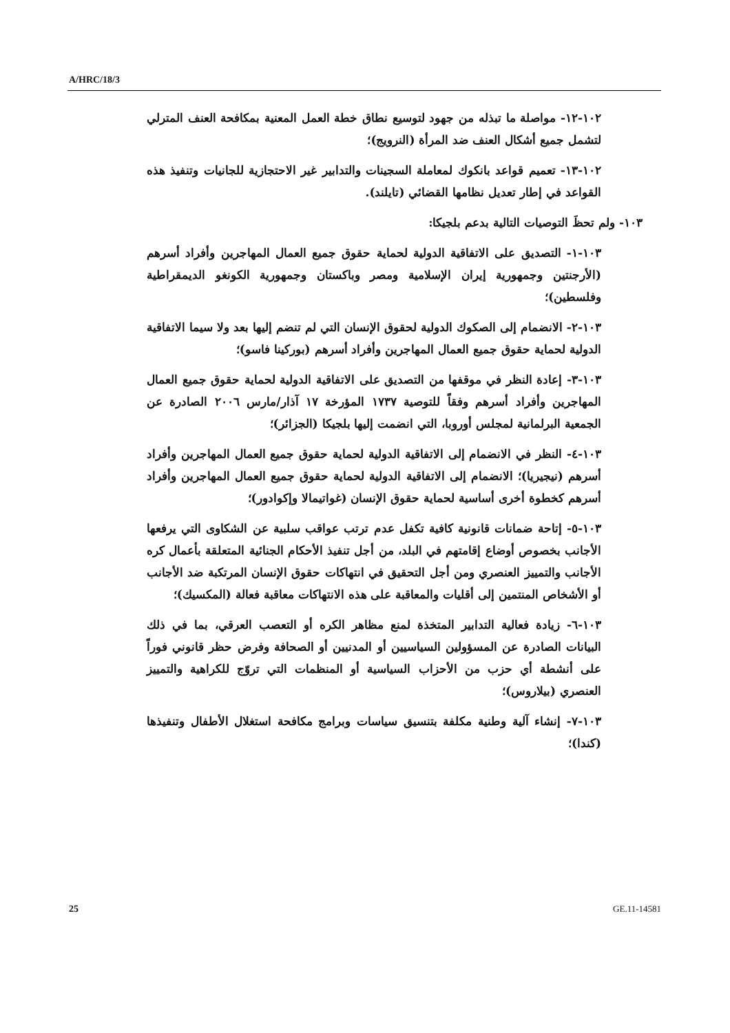A/HRC/18/3
١٠٢-١٢- مواصلة ما تبذله من جهود لتوسيع نطاق خطة العمل المعنية بمكافحة العنف المترلي لتشمل جميع أشكال العنف ضد المرأة (النرويج)؛
١٠٢-١٣- تعميم قواعد بانكوك لمعاملة السجينات والتدابير غير الاحتجازية للجانيات وتنفيذ هذه القواعد في إطار تعديل نظامها القضائي (تايلند).
١٠٣- ولم تحظَ التوصيات التالية بدعم بلجيكا:
١٠٣-١- التصديق على الاتفاقية الدولية لحماية حقوق جميع العمال المهاجرين وأفراد أسرهم (الأرجنتين وجمهورية إيران الإسلامية ومصر وباكستان وجمهورية الكونغو الديمقراطية وفلسطين)؛
١٠٣-٢- الانضمام إلى الصكوك الدولية لحقوق الإنسان التي لم تنضم إليها بعد ولا سيما الاتفاقية الدولية لحماية حقوق جميع العمال المهاجرين وأفراد أسرهم (بوركينا فاسو)؛
١٠٣-٣- إعادة النظر في موقفها من التصديق على الاتفاقية الدولية لحماية حقوق جميع العمال المهاجرين وأفراد أسرهم وفقاً للتوصية ١٧٣٧ المؤرخة ١٧ آذار/مارس ٢٠٠٦ الصادرة عن الجمعية البرلمانية لمجلس أوروبا، التي انضمت إليها بلجيكا (الجزائر)؛
١٠٣-٤- النظر في الانضمام إلى الاتفاقية الدولية لحماية حقوق جميع العمال المهاجرين وأفراد أسرهم (نيجيريا)؛ الانضمام إلى الاتفاقية الدولية لحماية حقوق جميع العمال المهاجرين وأفراد أسرهم كخطوة أخرى أساسية لحماية حقوق الإنسان (غواتيمالا وإكوادور)؛
١٠٣-٥- إتاحة ضمانات قانونية كافية تكفل عدم ترتب عواقب سلبية عن الشكاوى التي يرفعها الأجانب بخصوص أوضاع إقامتهم في البلد، من أجل تنفيذ الأحكام الجنائية المتعلقة بأعمال كره الأجانب والتمييز العنصري ومن أجل التحقيق في انتهاكات حقوق الإنسان المرتكبة ضد الأجانب أو الأشخاص المنتمين إلى أقليات والمعاقبة على هذه الانتهاكات معاقبة فعالة (المكسيك)؛
١٠٣-٦- زيادة فعالية التدابير المتخذة لمنع مظاهر الكره أو التعصب العرقي، بما في ذلك البيانات الصادرة عن المسؤولين السياسيين أو المدنيين أو الصحافة وفرض حظر قانوني فوراً على أنشطة أي حزب من الأحزاب السياسية أو المنظمات التي تروّج للكراهية والتمييز العنصري (بيلاروس)؛
١٠٣-٧- إنشاء آلية وطنية مكلفة بتنسيق سياسات وبرامج مكافحة استغلال الأطفال وتنفيذها (كندا)؛
25 GE.11-14581